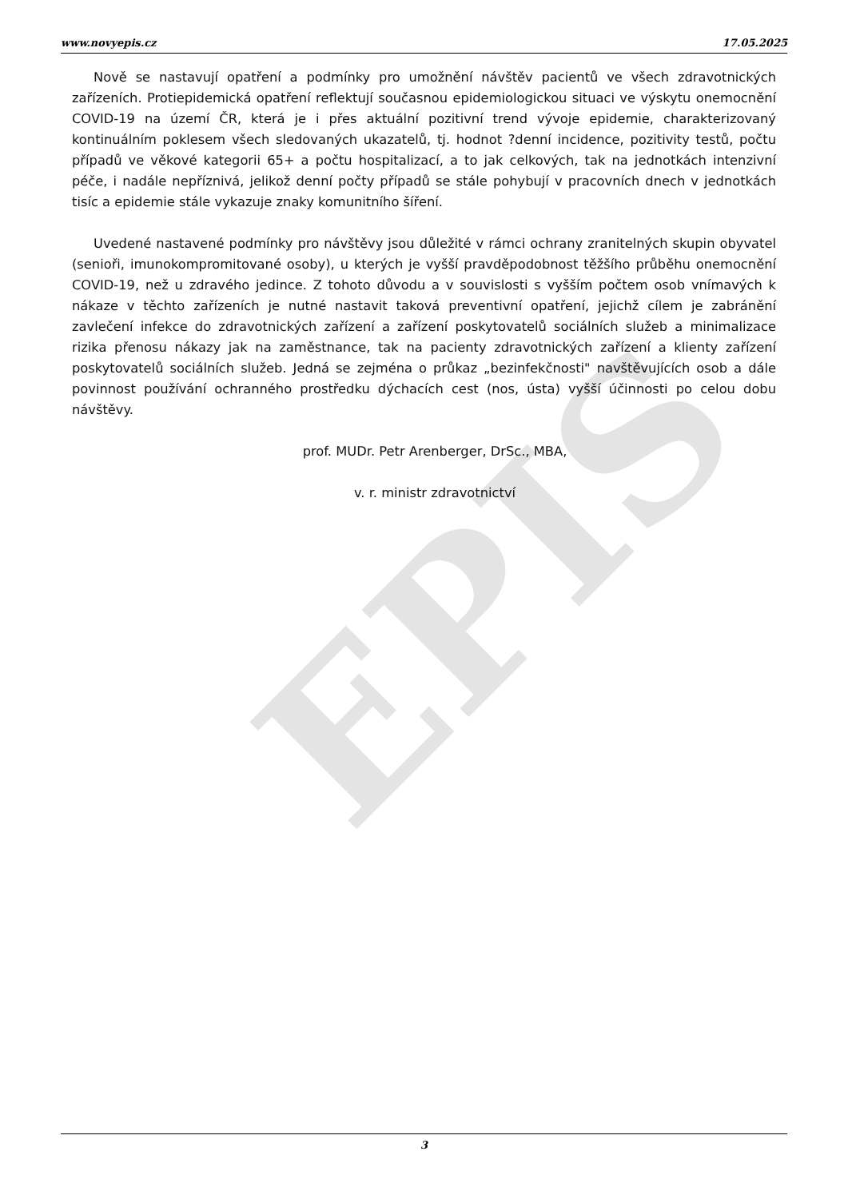EPIS
www.novyepis.cz 17.05.2025
Nově se nastavují opatření a podmínky pro umožnění návštěv pacientů ve všech zdravotnických zařízeních. Protiepidemická opatření reflektují současnou epidemiologickou situaci ve výskytu onemocnění COVID-19 na území ČR, která je i přes aktuální pozitivní trend vývoje epidemie, charakterizovaný kontinuálním poklesem všech sledovaných ukazatelů, tj. hodnot ?denní incidence, pozitivity testů, počtu případů ve věkové kategorii 65+ a počtu hospitalizací, a to jak celkových, tak na jednotkách intenzivní péče, i nadále nepříznivá, jelikož denní počty případů se stále pohybují v pracovních dnech v jednotkách tisíc a epidemie stále vykazuje znaky komunitního šíření.
Uvedené nastavené podmínky pro návštěvy jsou důležité v rámci ochrany zranitelných skupin obyvatel (senioři, imunokompromitované osoby), u kterých je vyšší pravděpodobnost těžšího průběhu onemocnění COVID-19, než u zdravého jedince. Z tohoto důvodu a v souvislosti s vyšším počtem osob vnímavých k nákaze v těchto zařízeních je nutné nastavit taková preventivní opatření, jejichž cílem je zabránění zavlečení infekce do zdravotnických zařízení a zařízení poskytovatelů sociálních služeb a minimalizace rizika přenosu nákazy jak na zaměstnance, tak na pacienty zdravotnických zařízení a klienty zařízení poskytovatelů sociálních služeb. Jedná se zejména o průkaz „bezinfekčnosti" navštěvujících osob a dále povinnost používání ochranného prostředku dýchacích cest (nos, ústa) vyšší účinnosti po celou dobu návštěvy.
prof. MUDr. Petr Arenberger, DrSc., MBA,
v. r. ministr zdravotnictví
3